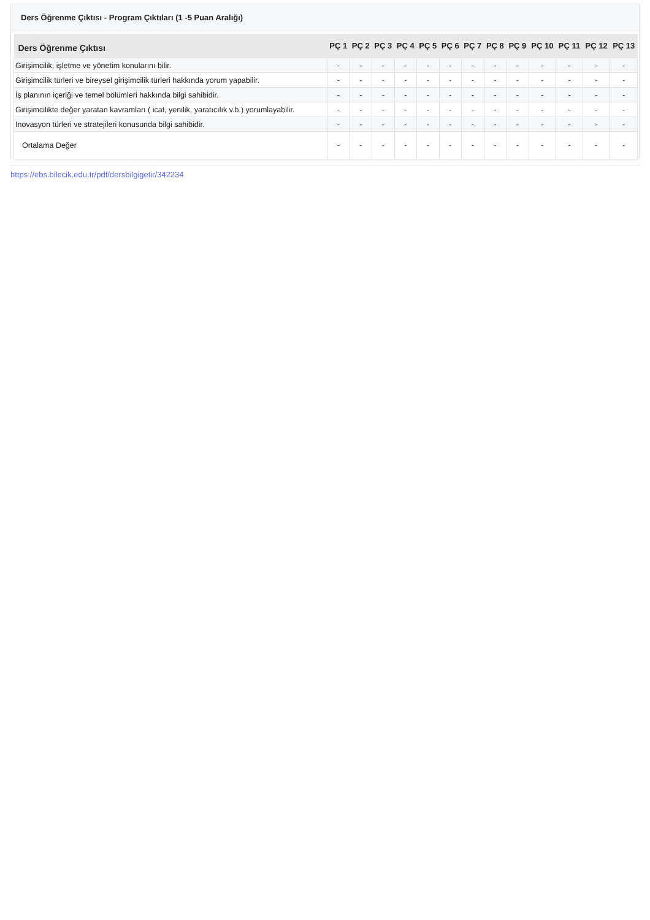Ders Öğrenme Çıktısı - Program Çıktıları (1 -5 Puan Aralığı)
| Ders Öğrenme Çıktısı | PÇ 1 | PÇ 2 | PÇ 3 | PÇ 4 | PÇ 5 | PÇ 6 | PÇ 7 | PÇ 8 | PÇ 9 | PÇ 10 | PÇ 11 | PÇ 12 | PÇ 13 |
| --- | --- | --- | --- | --- | --- | --- | --- | --- | --- | --- | --- | --- | --- |
| Girişimcilik, işletme ve yönetim konularını bilir. | - | - | - | - | - | - | - | - | - | - | - | - | - |
| Girişimcilik türleri ve bireysel girişimcilik türleri hakkında yorum yapabilir. | - | - | - | - | - | - | - | - | - | - | - | - | - |
| İş planının içeriği ve temel bölümleri hakkında bilgi sahibidir. | - | - | - | - | - | - | - | - | - | - | - | - | - |
| Girişimcilikte değer yaratan kavramları ( icat, yenilik, yaratıcılık v.b.) yorumlayabilir. | - | - | - | - | - | - | - | - | - | - | - | - | - |
| Inovasyon türleri ve stratejileri konusunda bilgi sahibidir. | - | - | - | - | - | - | - | - | - | - | - | - | - |
| Ortalama Değer | - | - | - | - | - | - | - | - | - | - | - | - | - |
https://ebs.bilecik.edu.tr/pdf/dersbilgigetir/342234